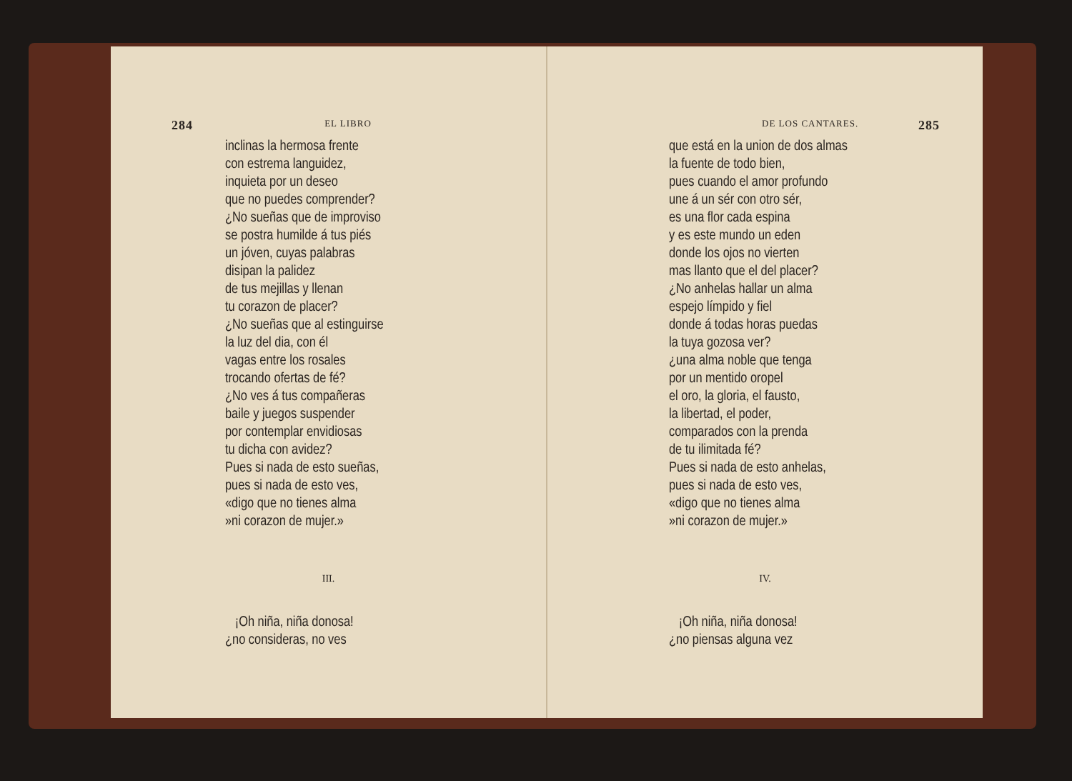284 EL LIBRO
inclinas la hermosa frente
con estrema languidez,
inquieta por un deseo
que no puedes comprender?
¿No sueñas que de improviso
se postra humilde á tus piés
un jóven, cuyas palabras
disipan la palidez
de tus mejillas y llenan
tu corazon de placer?
¿No sueñas que al estinguirse
la luz del dia, con él
vagas entre los rosales
trocando ofertas de fé?
¿No ves á tus compañeras
baile y juegos suspender
por contemplar envidiosas
tu dicha con avidez?
Pues si nada de esto sueñas,
pues si nada de esto ves,
«digo que no tienes alma
»ni corazon de mujer.»
III.
¡Oh niña, niña donosa!
¿no consideras, no ves
DE LOS CANTARES. 285
que está en la union de dos almas
la fuente de todo bien,
pues cuando el amor profundo
une á un sér con otro sér,
es una flor cada espina
y es este mundo un eden
donde los ojos no vierten
mas llanto que el del placer?
¿No anhelas hallar un alma
espejo límpido y fiel
donde á todas horas puedas
la tuya gozosa ver?
¿una alma noble que tenga
por un mentido oropel
el oro, la gloria, el fausto,
la libertad, el poder,
comparados con la prenda
de tu ilimitada fé?
Pues si nada de esto anhelas,
pues si nada de esto ves,
«digo que no tienes alma
»ni corazon de mujer.»
IV.
¡Oh niña, niña donosa!
¿no piensas alguna vez